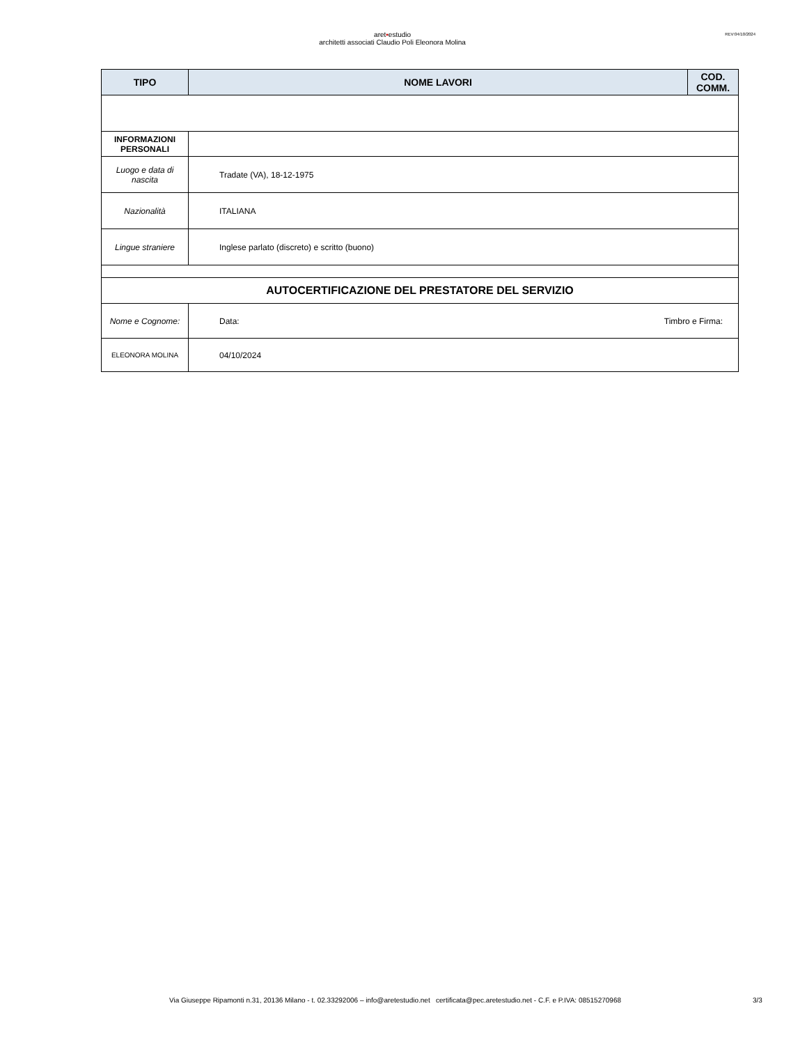aret▪estudio
architetti associati Claudio Poli Eleonora Molina
REV:04/10/2024
| TIPO | NOME LAVORI | COD. COMM. |
| --- | --- | --- |
| INFORMAZIONI PERSONALI | | |
| Luogo e data di nascita | Tradate (VA), 18-12-1975 | |
| Nazionalità | ITALIANA | |
| Lingue straniere | Inglese parlato (discreto) e scritto (buono) | |
| AUTOCERTIFICAZIONE DEL PRESTATORE DEL SERVIZIO | | |
| Nome e Cognome: | Data: Timbro e Firma: | |
| ELEONORA MOLINA | 04/10/2024 | |
Via Giuseppe Ripamonti n.31, 20136 Milano - t. 02.33292006 – info@aretestudio.net certificata@pec.aretestudio.net - C.F. e P.IVA: 08515270968 3/3